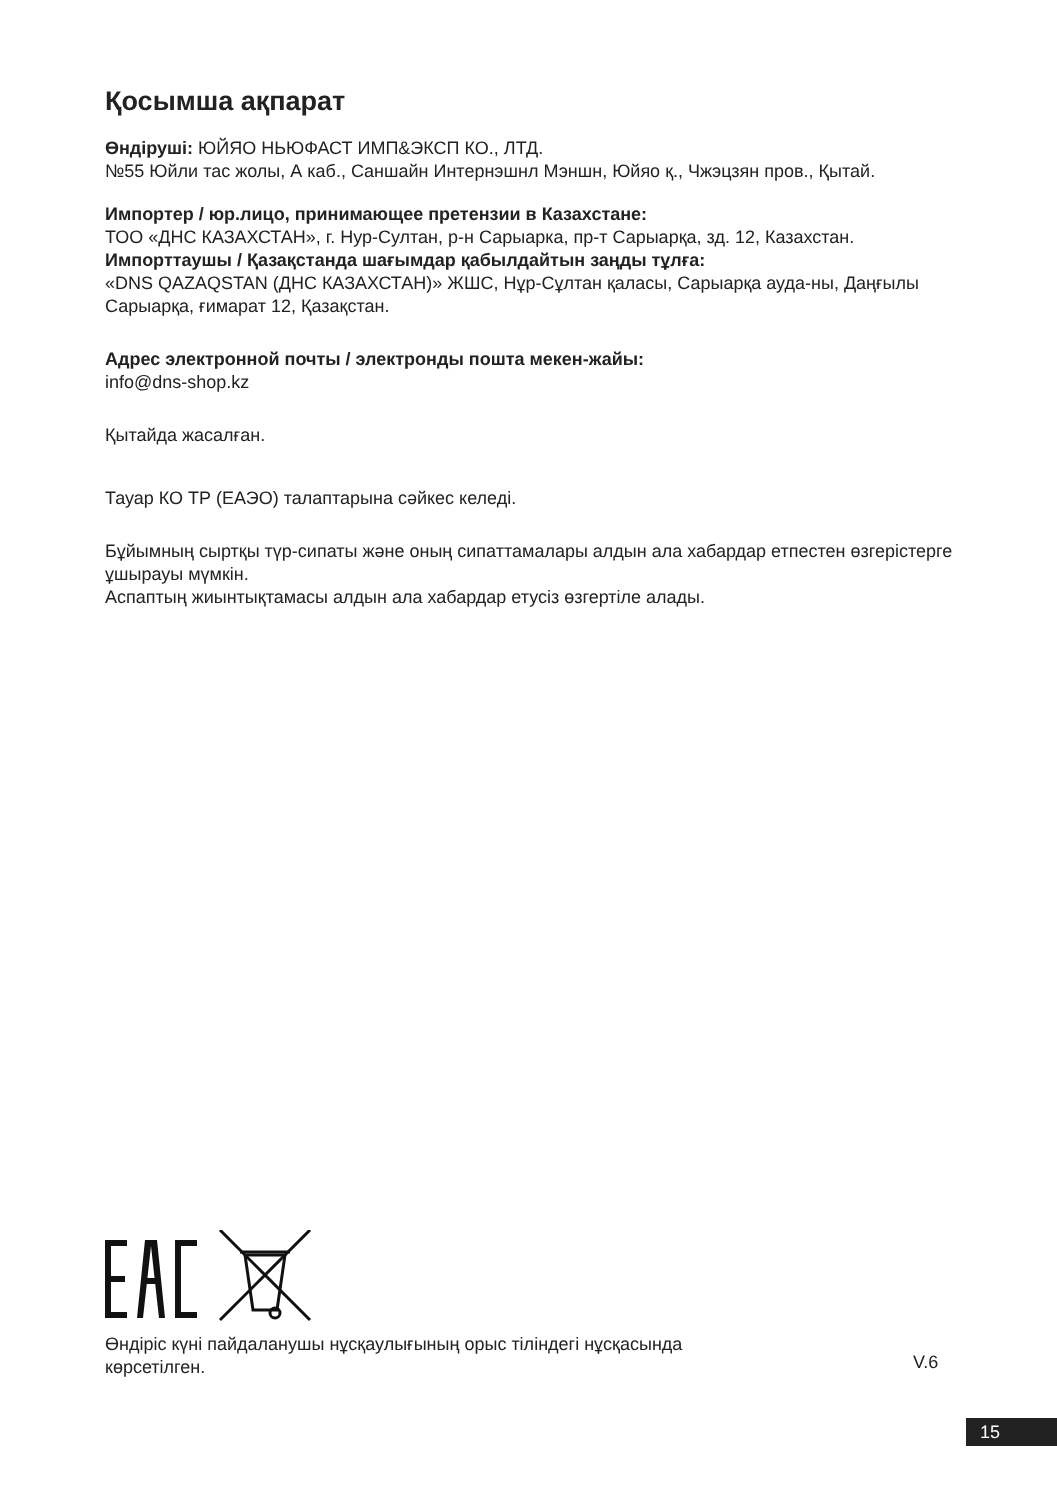Қосымша ақпарат
Өндіруші: ЮЙЯО НЬЮФАСТ ИМП&ЭКСП КО., ЛТД.
№55 Юйли тас жолы, А каб., Саншайн Интернэшнл Мэншн, Юйяо қ., Чжэцзян пров., Қытай.
Импортер / юр.лицо, принимающее претензии в Казахстане:
ТОО «ДНС КАЗАХСТАН», г. Нур-Султан, р-н Сарыарка, пр-т Сарыарқа, зд. 12, Казахстан.
Импорттаушы / Қазақстанда шағымдар қабылдайтын заңды тұлға:
«DNS QAZAQSTAN (ДНС КАЗАХСТАН)» ЖШС, Нұр-Сұлтан қаласы, Сарыарқа ауда-ны, Даңғылы Сарыарқа, ғимарат 12, Қазақстан.
Адрес электронной почты / электронды пошта мекен-жайы:
info@dns-shop.kz
Қытайда жасалған.
Тауар КО ТР (ЕАЭО) талаптарына сәйкес келеді.
Бұйымның сыртқы түр-сипаты және оның сипаттамалары алдын ала хабардар етпестен өзгерістерге ұшырауы мүмкін.
Аспаптың жиынтықтамасы алдын ала хабардар етусіз өзгертіле алады.
Өндіріс күні пайдаланушы нұсқаулығының орыс тіліндегі нұсқасында
көрсетілген.
V.6
15